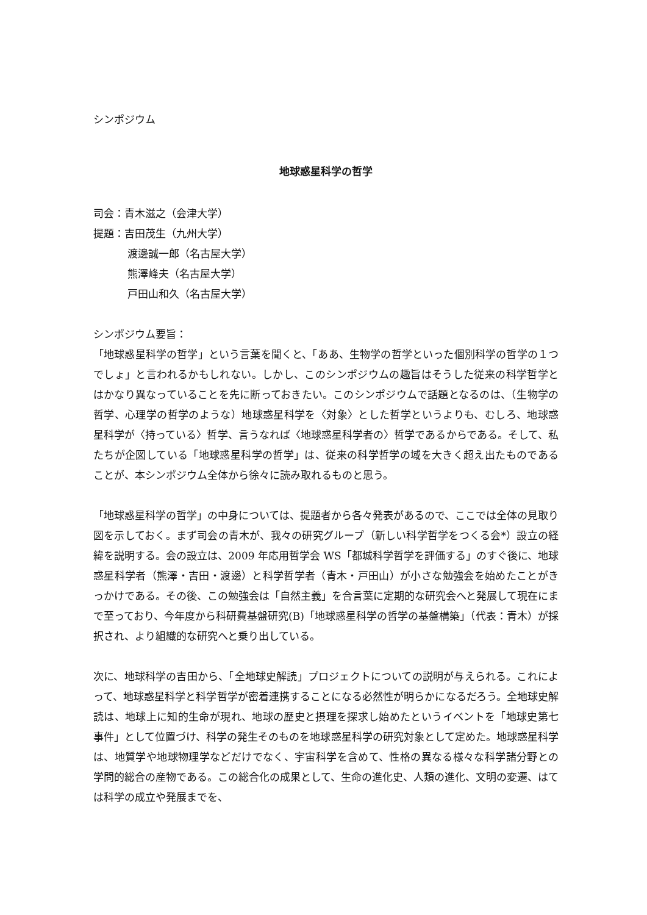シンポジウム
地球惑星科学の哲学
司会：青木滋之（会津大学）
提題：吉田茂生（九州大学）
渡邊誠一郎（名古屋大学）
熊澤峰夫（名古屋大学）
戸田山和久（名古屋大学）
シンポジウム要旨：
「地球惑星科学の哲学」という言葉を聞くと、「ああ、生物学の哲学といった個別科学の哲学の１つでしょ」と言われるかもしれない。しかし、このシンポジウムの趣旨はそうした従来の科学哲学とはかなり異なっていることを先に断っておきたい。このシンポジウムで話題となるのは、（生物学の哲学、心理学の哲学のような）地球惑星科学を〈対象〉とした哲学というよりも、むしろ、地球惑星科学が〈持っている〉哲学、言うなれば〈地球惑星科学者の〉哲学であるからである。そして、私たちが企図している「地球惑星科学の哲学」は、従来の科学哲学の域を大きく超え出たものであることが、本シンポジウム全体から徐々に読み取れるものと思う。
「地球惑星科学の哲学」の中身については、提題者から各々発表があるので、ここでは全体の見取り図を示しておく。まず司会の青木が、我々の研究グループ（新しい科学哲学をつくる会*）設立の経緯を説明する。会の設立は、2009 年応用哲学会 WS「都城科学哲学を評価する」のすぐ後に、地球惑星科学者（熊澤・吉田・渡邊）と科学哲学者（青木・戸田山）が小さな勉強会を始めたことがきっかけである。その後、この勉強会は「自然主義」を合言葉に定期的な研究会へと発展して現在にまで至っており、今年度から科研費基盤研究(B)「地球惑星科学の哲学の基盤構築」（代表：青木）が採択され、より組織的な研究へと乗り出している。
次に、地球科学の吉田から、「全地球史解読」プロジェクトについての説明が与えられる。これによって、地球惑星科学と科学哲学が密着連携することになる必然性が明らかになるだろう。全地球史解読は、地球上に知的生命が現れ、地球の歴史と摂理を探求し始めたというイベントを「地球史第七事件」として位置づけ、科学の発生そのものを地球惑星科学の研究対象として定めた。地球惑星科学は、地質学や地球物理学などだけでなく、宇宙科学を含めて、性格の異なる様々な科学諸分野との学問的総合の産物である。この総合化の成果として、生命の進化史、人類の進化、文明の変遷、はては科学の成立や発展までを、